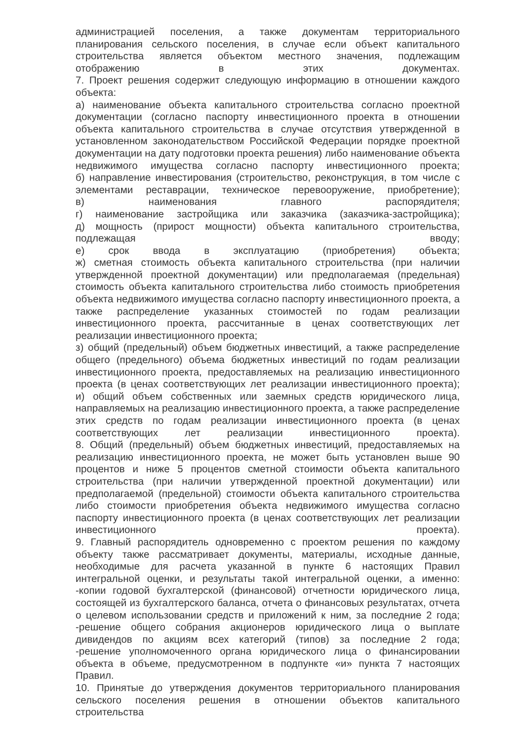администрацией поселения, а также документам территориального планирования сельского поселения, в случае если объект капитального строительства является объектом местного значения, подлежащим отображению в этих документах.
7. Проект решения содержит следующую информацию в отношении каждого объекта:
а) наименование объекта капитального строительства согласно проектной документации (согласно паспорту инвестиционного проекта в отношении объекта капитального строительства в случае отсутствия утвержденной в установленном законодательством Российской Федерации порядке проектной документации на дату подготовки проекта решения) либо наименование объекта недвижимого имущества согласно паспорту инвестиционного проекта;
б) направление инвестирования (строительство, реконструкция, в том числе с элементами реставрации, техническое перевооружение, приобретение);
в) наименования главного распорядителя;
г) наименование застройщика или заказчика (заказчика-застройщика);
д) мощность (прирост мощности) объекта капитального строительства, подлежащая вводу;
е) срок ввода в эксплуатацию (приобретения) объекта;
ж) сметная стоимость объекта капитального строительства (при наличии утвержденной проектной документации) или предполагаемая (предельная) стоимость объекта капитального строительства либо стоимость приобретения объекта недвижимого имущества согласно паспорту инвестиционного проекта, а также распределение указанных стоимостей по годам реализации инвестиционного проекта, рассчитанные в ценах соответствующих лет реализации инвестиционного проекта;
з) общий (предельный) объем бюджетных инвестиций, а также распределение общего (предельного) объема бюджетных инвестиций по годам реализации инвестиционного проекта, предоставляемых на реализацию инвестиционного проекта (в ценах соответствующих лет реализации инвестиционного проекта);
и) общий объем собственных или заемных средств юридического лица, направляемых на реализацию инвестиционного проекта, а также распределение этих средств по годам реализации инвестиционного проекта (в ценах соответствующих лет реализации инвестиционного проекта).
8. Общий (предельный) объем бюджетных инвестиций, предоставляемых на реализацию инвестиционного проекта, не может быть установлен выше 90 процентов и ниже 5 процентов сметной стоимости объекта капитального строительства (при наличии утвержденной проектной документации) или предполагаемой (предельной) стоимости объекта капитального строительства либо стоимости приобретения объекта недвижимого имущества согласно паспорту инвестиционного проекта (в ценах соответствующих лет реализации инвестиционного проекта).
9. Главный распорядитель одновременно с проектом решения по каждому объекту также рассматривает документы, материалы, исходные данные, необходимые для расчета указанной в пункте 6 настоящих Правил интегральной оценки, и результаты такой интегральной оценки, а именно:
-копии годовой бухгалтерской (финансовой) отчетности юридического лица, состоящей из бухгалтерского баланса, отчета о финансовых результатах, отчета о целевом использовании средств и приложений к ним, за последние 2 года;
-решение общего собрания акционеров юридического лица о выплате дивидендов по акциям всех категорий (типов) за последние 2 года;
-решение уполномоченного органа юридического лица о финансировании объекта в объеме, предусмотренном в подпункте «и» пункта 7 настоящих Правил.
10. Принятые до утверждения документов территориального планирования сельского поселения решения в отношении объектов капитального строительства